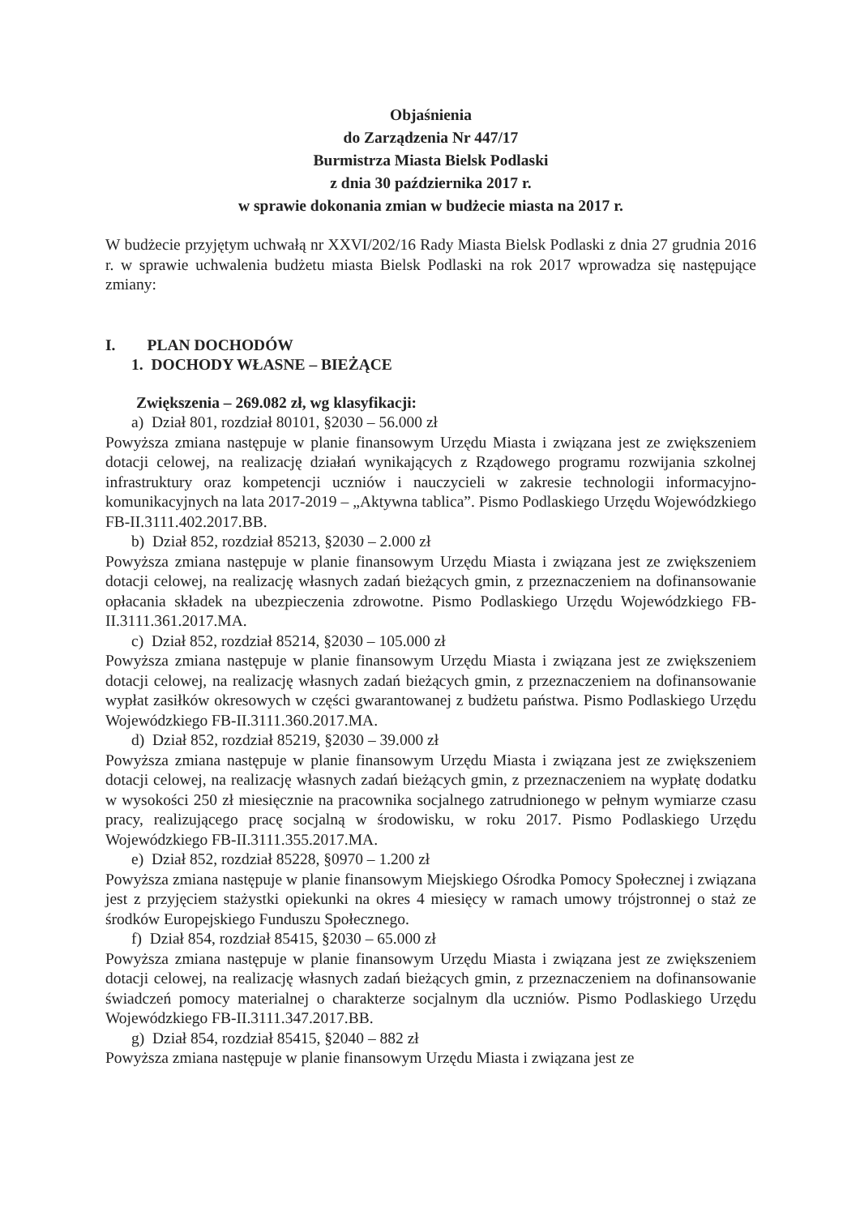Objaśnienia
do Zarządzenia Nr 447/17
Burmistrza Miasta Bielsk Podlaski
z dnia 30 października 2017 r.
w sprawie dokonania zmian w budżecie miasta na 2017 r.
W budżecie przyjętym uchwałą nr XXVI/202/16 Rady Miasta Bielsk Podlaski z dnia 27 grudnia 2016 r. w sprawie uchwalenia budżetu miasta Bielsk Podlaski na rok 2017 wprowadza się następujące zmiany:
I. PLAN DOCHODÓW
1. DOCHODY WŁASNE – BIEŻĄCE
Zwiększenia – 269.082 zł, wg klasyfikacji:
a) Dział 801, rozdział 80101, §2030 – 56.000 zł
Powyższa zmiana następuje w planie finansowym Urzędu Miasta i związana jest ze zwiększeniem dotacji celowej, na realizację działań wynikających z Rządowego programu rozwijania szkolnej infrastruktury oraz kompetencji uczniów i nauczycieli w zakresie technologii informacyjno-komunikacyjnych na lata 2017-2019 – „Aktywna tablica”. Pismo Podlaskiego Urzędu Wojewódzkiego FB-II.3111.402.2017.BB.
b) Dział 852, rozdział 85213, §2030 – 2.000 zł
Powyższa zmiana następuje w planie finansowym Urzędu Miasta i związana jest ze zwiększeniem dotacji celowej, na realizację własnych zadań bieżących gmin, z przeznaczeniem na dofinansowanie opłacania składek na ubezpieczenia zdrowotne. Pismo Podlaskiego Urzędu Wojewódzkiego FB-II.3111.361.2017.MA.
c) Dział 852, rozdział 85214, §2030 – 105.000 zł
Powyższa zmiana następuje w planie finansowym Urzędu Miasta i związana jest ze zwiększeniem dotacji celowej, na realizację własnych zadań bieżących gmin, z przeznaczeniem na dofinansowanie wypłat zasiłków okresowych w części gwarantowanej z budżetu państwa. Pismo Podlaskiego Urzędu Wojewódzkiego FB-II.3111.360.2017.MA.
d) Dział 852, rozdział 85219, §2030 – 39.000 zł
Powyższa zmiana następuje w planie finansowym Urzędu Miasta i związana jest ze zwiększeniem dotacji celowej, na realizację własnych zadań bieżących gmin, z przeznaczeniem na wypłatę dodatku w wysokości 250 zł miesięcznie na pracownika socjalnego zatrudnionego w pełnym wymiarze czasu pracy, realizującego pracę socjalną w środowisku, w roku 2017. Pismo Podlaskiego Urzędu Wojewódzkiego FB-II.3111.355.2017.MA.
e) Dział 852, rozdział 85228, §0970 – 1.200 zł
Powyższa zmiana następuje w planie finansowym Miejskiego Ośrodka Pomocy Społecznej i związana jest z przyjęciem stażystki opiekunki na okres 4 miesięcy w ramach umowy trójstronnej o staż ze środków Europejskiego Funduszu Społecznego.
f) Dział 854, rozdział 85415, §2030 – 65.000 zł
Powyższa zmiana następuje w planie finansowym Urzędu Miasta i związana jest ze zwiększeniem dotacji celowej, na realizację własnych zadań bieżących gmin, z przeznaczeniem na dofinansowanie świadczeń pomocy materialnej o charakterze socjalnym dla uczniów. Pismo Podlaskiego Urzędu Wojewódzkiego FB-II.3111.347.2017.BB.
g) Dział 854, rozdział 85415, §2040 – 882 zł
Powyższa zmiana następuje w planie finansowym Urzędu Miasta i związana jest ze